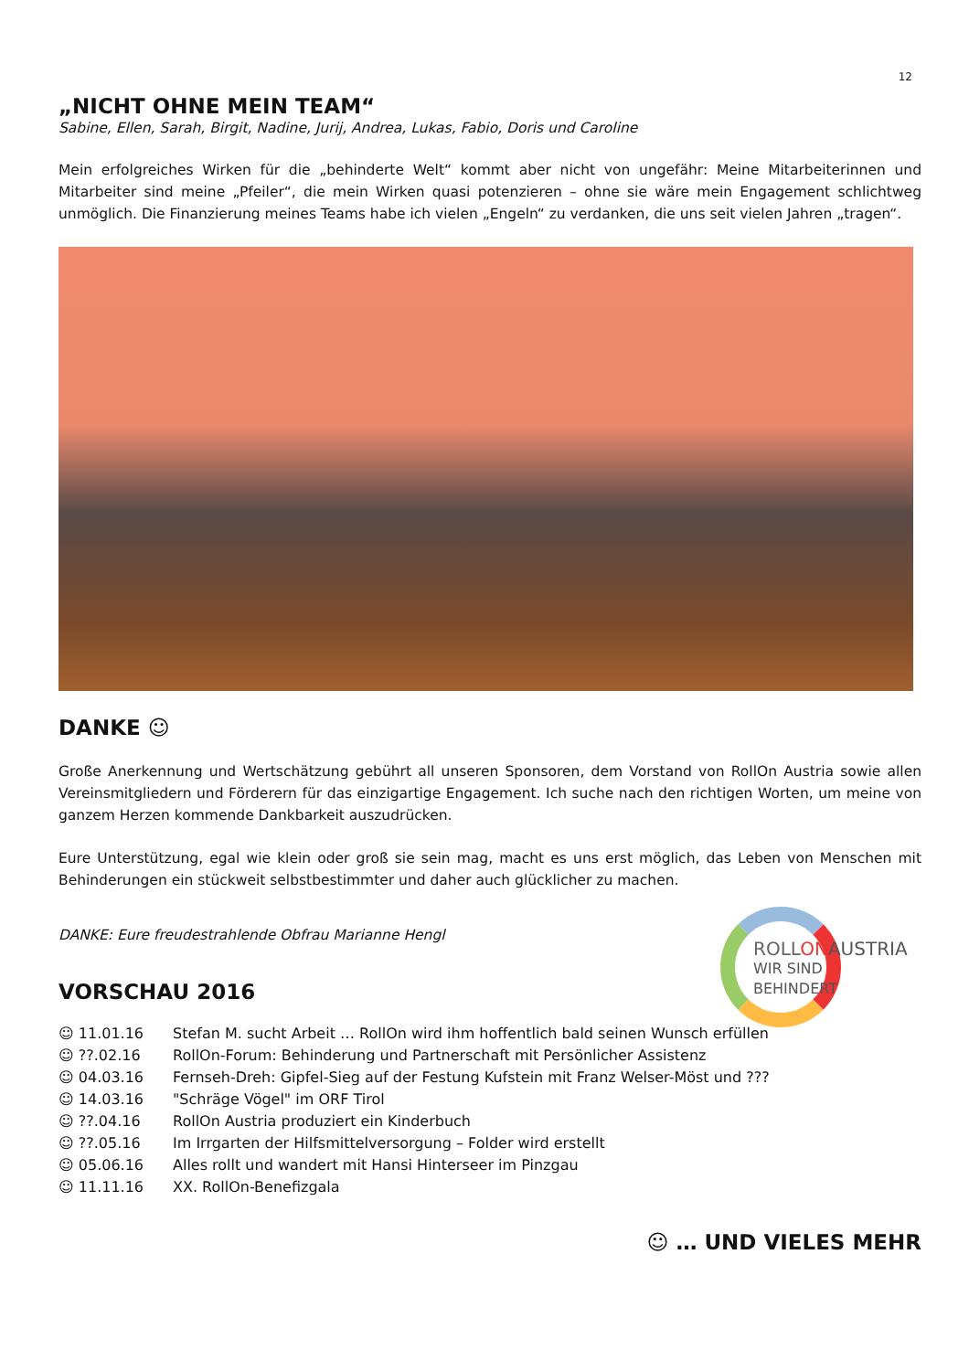12
„NICHT OHNE MEIN TEAM“
Sabine, Ellen, Sarah, Birgit, Nadine, Jurij, Andrea, Lukas, Fabio, Doris und Caroline
Mein erfolgreiches Wirken für die „behinderte Welt“ kommt aber nicht von ungefähr: Meine Mitarbeiterinnen und Mitarbeiter sind meine „Pfeiler“, die mein Wirken quasi potenzieren – ohne sie wäre mein Engagement schlichtweg unmöglich. Die Finanzierung meines Teams habe ich vielen „Engeln“ zu verdanken, die uns seit vielen Jahren „tragen“.
DANKE ☺
Große Anerkennung und Wertschätzung gebührt all unseren Sponsoren, dem Vorstand von RollOn Austria sowie allen Vereinsmitgliedern und Förderern für das einzigartige Engagement. Ich suche nach den richtigen Worten, um meine von ganzem Herzen kommende Dankbarkeit auszudrücken.
Eure Unterstützung, egal wie klein oder groß sie sein mag, macht es uns erst möglich, das Leben von Menschen mit Behinderungen ein stückweit selbstbestimmter und daher auch glücklicher zu machen.
DANKE: Eure freudestrahlende Obfrau Marianne Hengl
ROLL ONAUSTRIA
WIR SIND BEHINDERT
VORSCHAU 2016
| ☺ 11.01.16 | Stefan M. sucht Arbeit … RollOn wird ihm hoffentlich bald seinen Wunsch erfüllen |
| ☺ ??.02.16 | RollOn-Forum: Behinderung und Partnerschaft mit Persönlicher Assistenz |
| ☺ 04.03.16 | Fernseh-Dreh: Gipfel-Sieg auf der Festung Kufstein mit Franz Welser-Möst und ??? |
| ☺ 14.03.16 | "Schräge Vögel" im ORF Tirol |
| ☺ ??.04.16 | RollOn Austria produziert ein Kinderbuch |
| ☺ ??.05.16 | Im Irrgarten der Hilfsmittelversorgung – Folder wird erstellt |
| ☺ 05.06.16 | Alles rollt und wandert mit Hansi Hinterseer im Pinzgau |
| ☺ 11.11.16 | XX. RollOn-Benefizgala |
☺ … UND VIELES MEHR